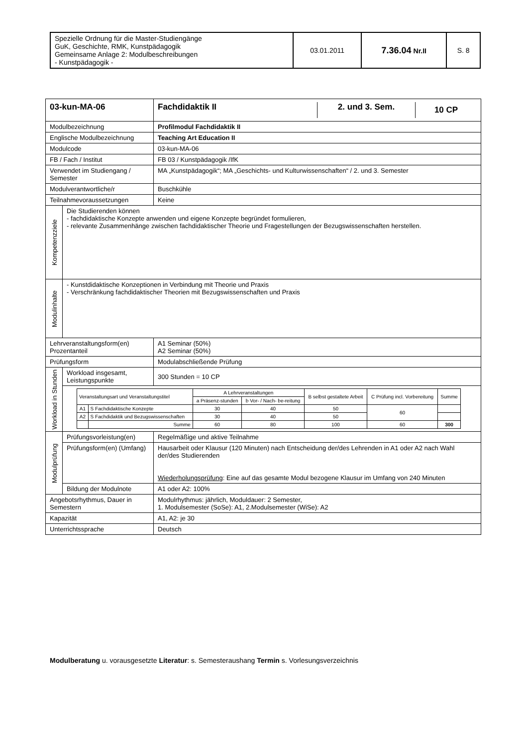| Spezielle Ordnung für die Master-Studiengänge GuK, Geschichte, RMK, Kunstpädagogik Gemeinsame Anlage 2: Modulbeschreibungen - Kunstpädagogik - | 03.01.2011 | 7.36.04 Nr.II | S. 8 |
| 03-kun-MA-06 | | / Fachdidaktik II / 2. und 3. Sem. / 10 CP / |
| Modulbezeichnung | | Profilmodul Fachdidaktik II |
| Englische Modulbezeichnung | | Teaching Art Education II |
| Modulcode | | 03-kun-MA-06 |
| FB / Fach / Institut | | FB 03 / Kunstpädagogik /IfK |
| Verwendet im Studiengang / Semester | | MA „Kunstpädagogik“; MA „Geschichts- und Kulturwissenschaften“ / 2. und 3. Semester |
| Modulverantwortliche/r | | Buschkühle |
| Teilnahmevoraussetzungen | | Keine |
| Kompetenzziele | Die Studierenden können - fachdidaktische Konzepte anwenden und eigene Konzepte begründet formulieren, - relevante Zusammenhänge zwischen fachdidaktischer Theorie und Fragestellungen der Bezugswissenschaften herstellen. | |
| Modulinhalte | - Kunstdidaktische Konzeptionen in Verbindung mit Theorie und Praxis - Verschränkung fachdidaktischer Theorien mit Bezugswissenschaften und Praxis | |
| Lehrveranstaltungsform(en) Prozentanteil | | A1 Seminar (50%) A2 Seminar (50%) |
| Prüfungsform | | Modulabschließende Prüfung |
| Workload in Stunden | Workload insgesamt, Leistungspunkte | 300 Stunden = 10 CP |
| | / Veranstaltungsart und Veranstaltungstitel / / A Lehrveranstaltungen / / B selbst gestaltete Arbeit / C Prüfung incl. Vorbereitung / Summe / / --- / --- / --- / --- / --- / --- / --- / / / / a Präsenz-stunden / b Vor- / Nach- be-reitung / / / / / A1 / S Fachdidaktische Konzepte / 30 / 40 / 50 / 60 / / / A2 / S Fachdidaktik und Bezugswissenschaften / 30 / 40 / 50 / / / / / Summe / 60 / 80 / 100 / 60 / 300 / | |
| Modulprüfung | Prüfungsvorleistung(en) | Regelmäßige und aktive Teilnahme |
| | Prüfungsform(en) (Umfang) | Hausarbeit oder Klausur (120 Minuten) nach Entscheidung der/des Lehrenden in A1 oder A2 nach Wahl der/des Studierenden Wiederholungsprüfung : Eine auf das gesamte Modul bezogene Klausur im Umfang von 240 Minuten |
| | Bildung der Modulnote | A1 oder A2: 100% |
| Angebotsrhythmus, Dauer in Semestern | | Modulrhythmus: jährlich, Moduldauer: 2 Semester, 1. Modulsemester (SoSe): A1, 2.Modulsemester (WiSe): A2 |
| Kapazität | | A1, A2: je 30 |
| Unterrichtssprache | | Deutsch |
Modulberatung u. vorausgesetzte Literatur: s. Semesteraushang Termin s. Vorlesungsverzeichnis